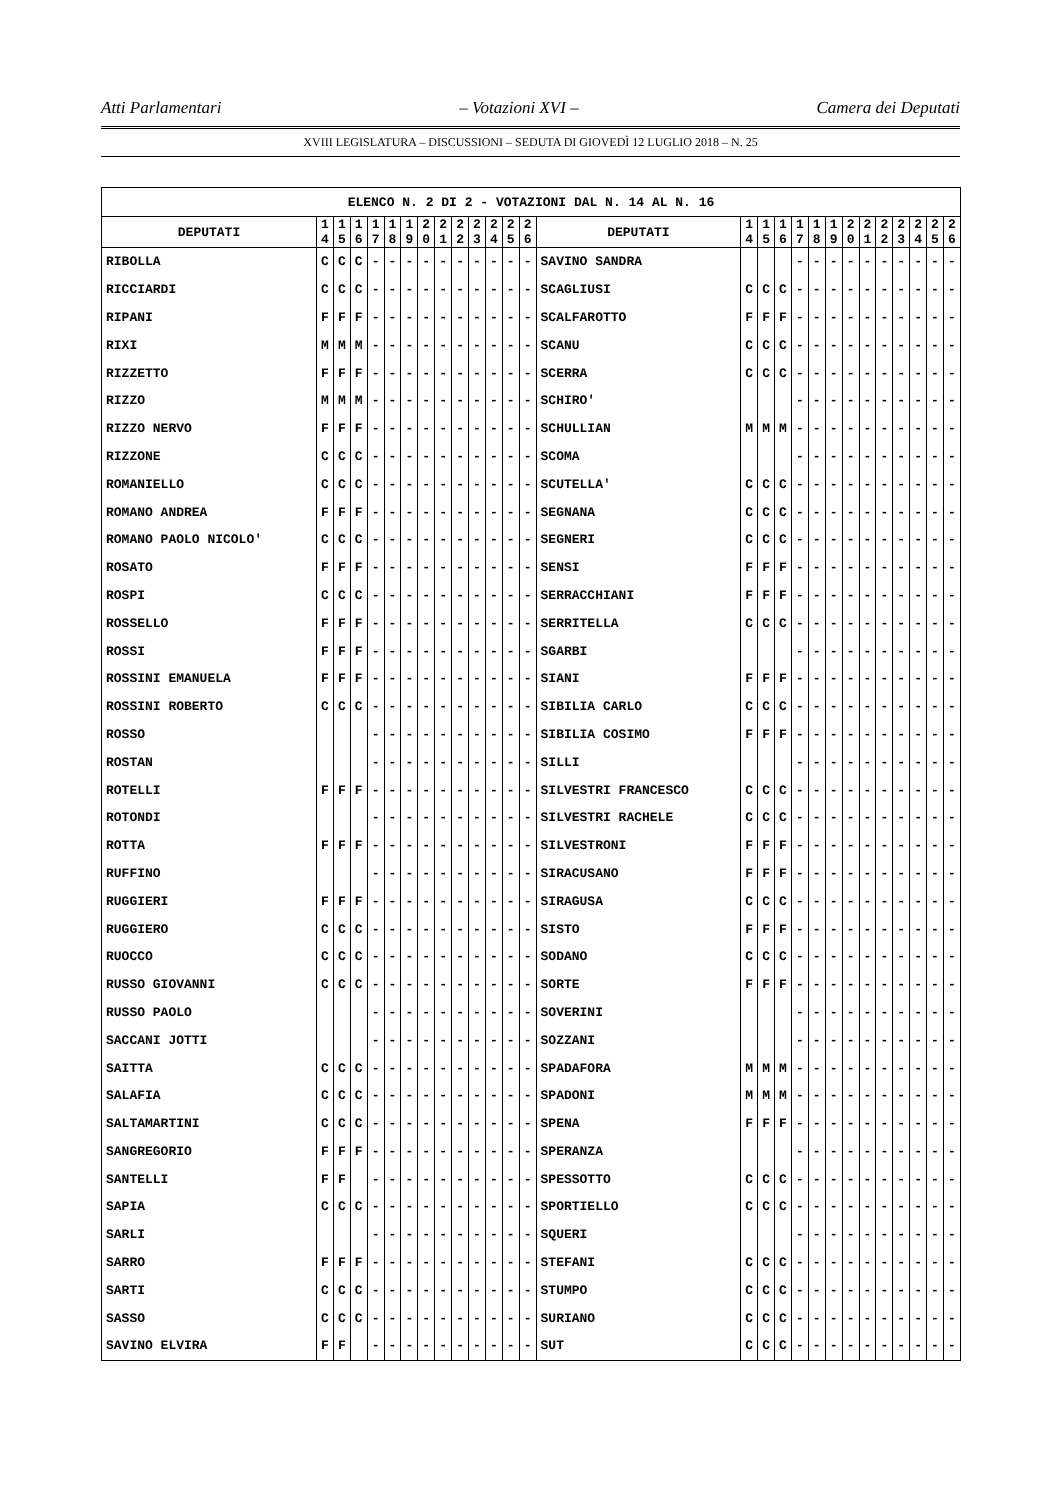Atti Parlamentari – Votazioni XVI – Camera dei Deputati
XVIII LEGISLATURA – DISCUSSIONI – SEDUTA DI GIOVEDÌ 12 LUGLIO 2018 – N. 25
| ELENCO N. 2 DI 2 - VOTAZIONI DAL N. 14 AL N. 16 | | | | | | | | | | | | | | | | | | | | | | | | | | | |
| --- | --- | --- | --- | --- | --- | --- | --- | --- | --- | --- | --- | --- | --- | --- | --- | --- | --- | --- | --- | --- | --- | --- | --- | --- | --- | --- | --- |
| DEPUTATI | 1 4 | 1 5 | 1 6 | 1 7 | 1 8 | 1 9 | 2 0 | 2 1 | 2 2 | 2 3 | 2 4 | 2 5 | 2 6 | DEPUTATI | 1 4 | 1 5 | 1 6 | 1 7 | 1 8 | 1 9 | 2 0 | 2 1 | 2 2 | 2 3 | 2 4 | 2 5 | 2 6 |
| RIBOLLA | C | C | C | - | - | - | - | - | - | - | - | - | - | SAVINO SANDRA | | | | - | - | - | - | - | - | - | - | - | - |
| RICCIARDI | C | C | C | - | - | - | - | - | - | - | - | - | - | SCAGLIUSI | C | C | C | - | - | - | - | - | - | - | - | - | - |
| RIPANI | F | F | F | - | - | - | - | - | - | - | - | - | - | SCALFAROTTO | F | F | F | - | - | - | - | - | - | - | - | - | - |
| RIXI | M | M | M | - | - | - | - | - | - | - | - | - | - | SCANU | C | C | C | - | - | - | - | - | - | - | - | - | - |
| RIZZETTO | F | F | F | - | - | - | - | - | - | - | - | - | - | SCERRA | C | C | C | - | - | - | - | - | - | - | - | - | - |
| RIZZO | M | M | M | - | - | - | - | - | - | - | - | - | - | SCHIRO' | | | | - | - | - | - | - | - | - | - | - | - |
| RIZZO NERVO | F | F | F | - | - | - | - | - | - | - | - | - | - | SCHULLIAN | M | M | M | - | - | - | - | - | - | - | - | - | - |
| RIZZONE | C | C | C | - | - | - | - | - | - | - | - | - | - | SCOMA | | | | - | - | - | - | - | - | - | - | - | - |
| ROMANIELLO | C | C | C | - | - | - | - | - | - | - | - | - | - | SCUTELLA' | C | C | C | - | - | - | - | - | - | - | - | - | - |
| ROMANO ANDREA | F | F | F | - | - | - | - | - | - | - | - | - | - | SEGNANA | C | C | C | - | - | - | - | - | - | - | - | - | - |
| ROMANO PAOLO NICOLO' | C | C | C | - | - | - | - | - | - | - | - | - | - | SEGNERI | C | C | C | - | - | - | - | - | - | - | - | - | - |
| ROSATO | F | F | F | - | - | - | - | - | - | - | - | - | - | SENSI | F | F | F | - | - | - | - | - | - | - | - | - | - |
| ROSPI | C | C | C | - | - | - | - | - | - | - | - | - | - | SERRACCHIANI | F | F | F | - | - | - | - | - | - | - | - | - | - |
| ROSSELLO | F | F | F | - | - | - | - | - | - | - | - | - | - | SERRITELLA | C | C | C | - | - | - | - | - | - | - | - | - | - |
| ROSSI | F | F | F | - | - | - | - | - | - | - | - | - | - | SGARBI | | | | - | - | - | - | - | - | - | - | - | - |
| ROSSINI EMANUELA | F | F | F | - | - | - | - | - | - | - | - | - | - | SIANI | F | F | F | - | - | - | - | - | - | - | - | - | - |
| ROSSINI ROBERTO | C | C | C | - | - | - | - | - | - | - | - | - | - | SIBILIA CARLO | C | C | C | - | - | - | - | - | - | - | - | - | - |
| ROSSO | | | | - | - | - | - | - | - | - | - | - | - | SIBILIA COSIMO | F | F | F | - | - | - | - | - | - | - | - | - | - |
| ROSTAN | | | | - | - | - | - | - | - | - | - | - | - | SILLI | | | | - | - | - | - | - | - | - | - | - | - |
| ROTELLI | F | F | F | - | - | - | - | - | - | - | - | - | - | SILVESTRI FRANCESCO | C | C | C | - | - | - | - | - | - | - | - | - | - |
| ROTONDI | | | | - | - | - | - | - | - | - | - | - | - | SILVESTRI RACHELE | C | C | C | - | - | - | - | - | - | - | - | - | - |
| ROTTA | F | F | F | - | - | - | - | - | - | - | - | - | - | SILVESTRONI | F | F | F | - | - | - | - | - | - | - | - | - | - |
| RUFFINO | | | | - | - | - | - | - | - | - | - | - | - | SIRACUSANO | F | F | F | - | - | - | - | - | - | - | - | - | - |
| RUGGIERI | F | F | F | - | - | - | - | - | - | - | - | - | - | SIRAGUSA | C | C | C | - | - | - | - | - | - | - | - | - | - |
| RUGGIERO | C | C | C | - | - | - | - | - | - | - | - | - | - | SISTO | F | F | F | - | - | - | - | - | - | - | - | - | - |
| RUOCCO | C | C | C | - | - | - | - | - | - | - | - | - | - | SODANO | C | C | C | - | - | - | - | - | - | - | - | - | - |
| RUSSO GIOVANNI | C | C | C | - | - | - | - | - | - | - | - | - | - | SORTE | F | F | F | - | - | - | - | - | - | - | - | - | - |
| RUSSO PAOLO | | | | - | - | - | - | - | - | - | - | - | - | SOVERINI | | | | - | - | - | - | - | - | - | - | - | - |
| SACCANI JOTTI | | | | - | - | - | - | - | - | - | - | - | - | SOZZANI | | | | - | - | - | - | - | - | - | - | - | - |
| SAITTA | C | C | C | - | - | - | - | - | - | - | - | - | - | SPADAFORA | M | M | M | - | - | - | - | - | - | - | - | - | - |
| SALAFIA | C | C | C | - | - | - | - | - | - | - | - | - | - | SPADONI | M | M | M | - | - | - | - | - | - | - | - | - | - |
| SALTAMARTINI | C | C | C | - | - | - | - | - | - | - | - | - | - | SPENA | F | F | F | - | - | - | - | - | - | - | - | - | - |
| SANGREGORIO | F | F | F | - | - | - | - | - | - | - | - | - | - | SPERANZA | | | | - | - | - | - | - | - | - | - | - | - |
| SANTELLI | F | F | | - | - | - | - | - | - | - | - | - | - | SPESSOTTO | C | C | C | - | - | - | - | - | - | - | - | - | - |
| SAPIA | C | C | C | - | - | - | - | - | - | - | - | - | - | SPORTIELLO | C | C | C | - | - | - | - | - | - | - | - | - | - |
| SARLI | | | | - | - | - | - | - | - | - | - | - | - | SQUERI | | | | - | - | - | - | - | - | - | - | - | - |
| SARRO | F | F | F | - | - | - | - | - | - | - | - | - | - | STEFANI | C | C | C | - | - | - | - | - | - | - | - | - | - |
| SARTI | C | C | C | - | - | - | - | - | - | - | - | - | - | STUMPO | C | C | C | - | - | - | - | - | - | - | - | - | - |
| SASSO | C | C | C | - | - | - | - | - | - | - | - | - | - | SURIANO | C | C | C | - | - | - | - | - | - | - | - | - | - |
| SAVINO ELVIRA | F | F | | - | - | - | - | - | - | - | - | - | - | SUT | C | C | C | - | - | - | - | - | - | - | - | - | - |